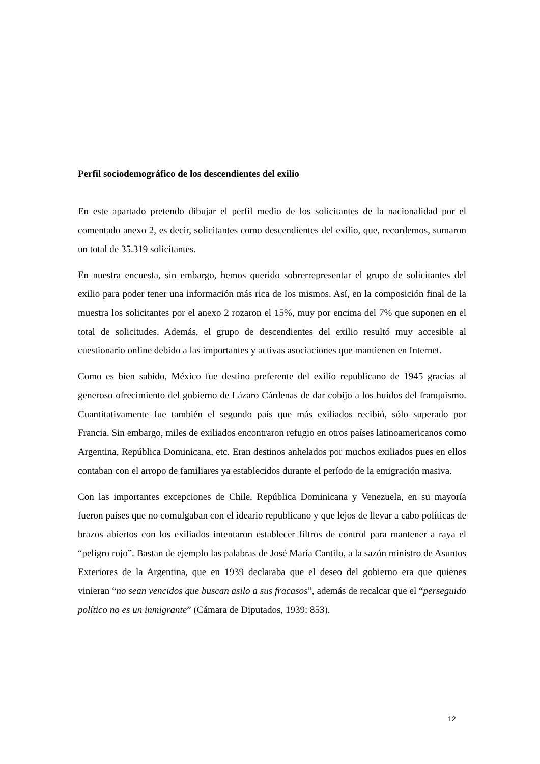Perfil sociodemográfico de los descendientes del exilio
En este apartado pretendo dibujar el perfil medio de los solicitantes de la nacionalidad por el comentado anexo 2, es decir, solicitantes como descendientes del exilio, que, recordemos, sumaron un total de 35.319 solicitantes.
En nuestra encuesta, sin embargo, hemos querido sobrerrepresentar el grupo de solicitantes del exilio para poder tener una información más rica de los mismos. Así, en la composición final de la muestra los solicitantes por el anexo 2 rozaron el 15%, muy por encima del 7% que suponen en el total de solicitudes. Además, el grupo de descendientes del exilio resultó muy accesible al cuestionario online debido a las importantes y activas asociaciones que mantienen en Internet.
Como es bien sabido, México fue destino preferente del exilio republicano de 1945 gracias al generoso ofrecimiento del gobierno de Lázaro Cárdenas de dar cobijo a los huidos del franquismo. Cuantitativamente fue también el segundo país que más exiliados recibió, sólo superado por Francia. Sin embargo, miles de exiliados encontraron refugio en otros países latinoamericanos como Argentina, República Dominicana, etc. Eran destinos anhelados por muchos exiliados pues en ellos contaban con el arropo de familiares ya establecidos durante el período de la emigración masiva.
Con las importantes excepciones de Chile, República Dominicana y Venezuela, en su mayoría fueron países que no comulgaban con el ideario republicano y que lejos de llevar a cabo políticas de brazos abiertos con los exiliados intentaron establecer filtros de control para mantener a raya el “peligro rojo”. Bastan de ejemplo las palabras de José María Cantilo, a la sazón ministro de Asuntos Exteriores de la Argentina, que en 1939 declaraba que el deseo del gobierno era que quienes vinieran “no sean vencidos que buscan asilo a sus fracasos”, además de recalcar que el “perseguido político no es un inmigrante” (Cámara de Diputados, 1939: 853).
12